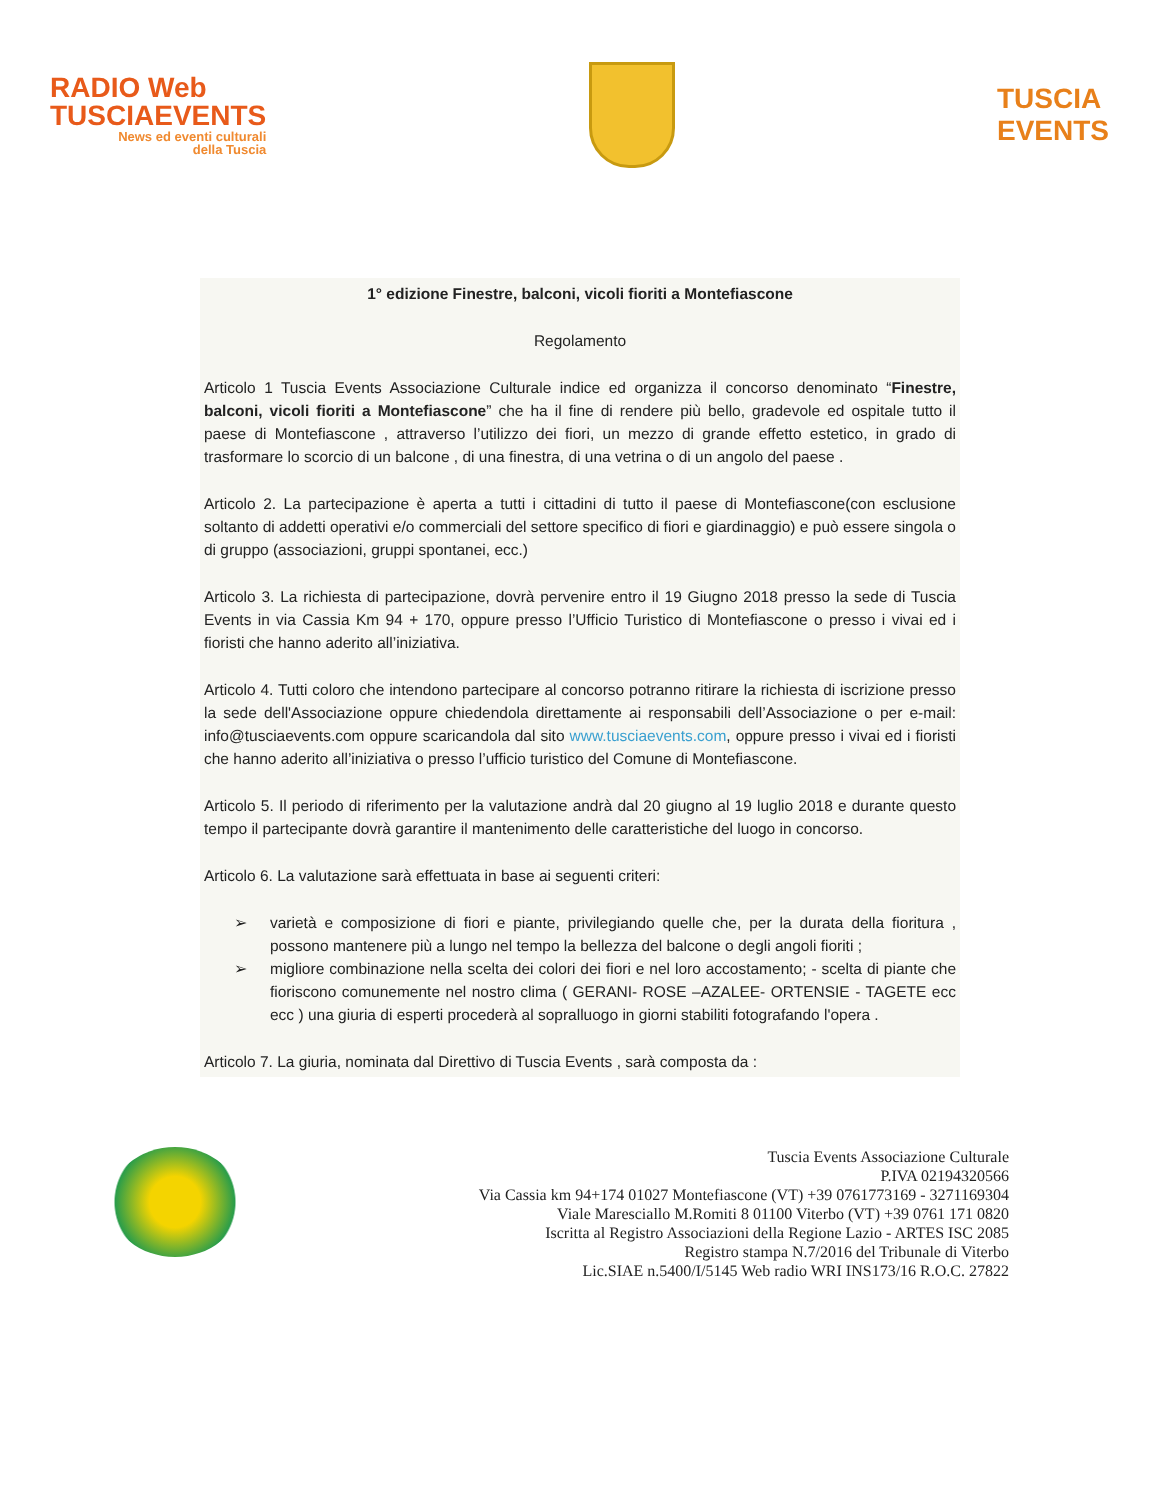RADIO Web
TUSCIAEVENTS
News ed eventi culturali
della Tuscia
TUSCIA
EVENTS
1° edizione Finestre, balconi, vicoli fioriti a Montefiascone
Regolamento
Articolo 1 Tuscia Events Associazione Culturale indice ed organizza il concorso denominato “Finestre, balconi, vicoli fioriti a Montefiascone” che ha il fine di rendere più bello, gradevole ed ospitale tutto il paese di Montefiascone , attraverso l’utilizzo dei fiori, un mezzo di grande effetto estetico, in grado di trasformare lo scorcio di un balcone , di una finestra, di una vetrina o di un angolo del paese .
Articolo 2. La partecipazione è aperta a tutti i cittadini di tutto il paese di Montefiascone(con esclusione soltanto di addetti operativi e/o commerciali del settore specifico di fiori e giardinaggio) e può essere singola o di gruppo (associazioni, gruppi spontanei, ecc.)
Articolo 3. La richiesta di partecipazione, dovrà pervenire entro il 19 Giugno 2018 presso la sede di Tuscia Events in via Cassia Km 94 + 170, oppure presso l’Ufficio Turistico di Montefiascone o presso i vivai ed i fioristi che hanno aderito all’iniziativa.
Articolo 4. Tutti coloro che intendono partecipare al concorso potranno ritirare la richiesta di iscrizione presso la sede dell'Associazione oppure chiedendola direttamente ai responsabili dell’Associazione o per e-mail: info@tusciaevents.com oppure scaricandola dal sito www.tusciaevents.com, oppure presso i vivai ed i fioristi che hanno aderito all’iniziativa o presso l’ufficio turistico del Comune di Montefiascone.
Articolo 5. Il periodo di riferimento per la valutazione andrà dal 20 giugno al 19 luglio 2018 e durante questo tempo il partecipante dovrà garantire il mantenimento delle caratteristiche del luogo in concorso.
Articolo 6. La valutazione sarà effettuata in base ai seguenti criteri:
➢ varietà e composizione di fiori e piante, privilegiando quelle che, per la durata della fioritura , possono mantenere più a lungo nel tempo la bellezza del balcone o degli angoli fioriti ;
➢ migliore combinazione nella scelta dei colori dei fiori e nel loro accostamento; - scelta di piante che fioriscono comunemente nel nostro clima ( GERANI- ROSE –AZALEE- ORTENSIE - TAGETE ecc ecc ) una giuria di esperti procederà al sopralluogo in giorni stabiliti fotografando l'opera .
Articolo 7. La giuria, nominata dal Direttivo di Tuscia Events , sarà composta da :
Tuscia Events Associazione Culturale
P.IVA 02194320566
Via Cassia km 94+174 01027 Montefiascone (VT) +39 0761773169 - 3271169304
Viale Maresciallo M.Romiti 8 01100 Viterbo (VT) +39 0761 171 0820
Iscritta al Registro Associazioni della Regione Lazio - ARTES ISC 2085
Registro stampa N.7/2016 del Tribunale di Viterbo
Lic.SIAE n.5400/I/5145 Web radio WRI INS173/16 R.O.C. 27822